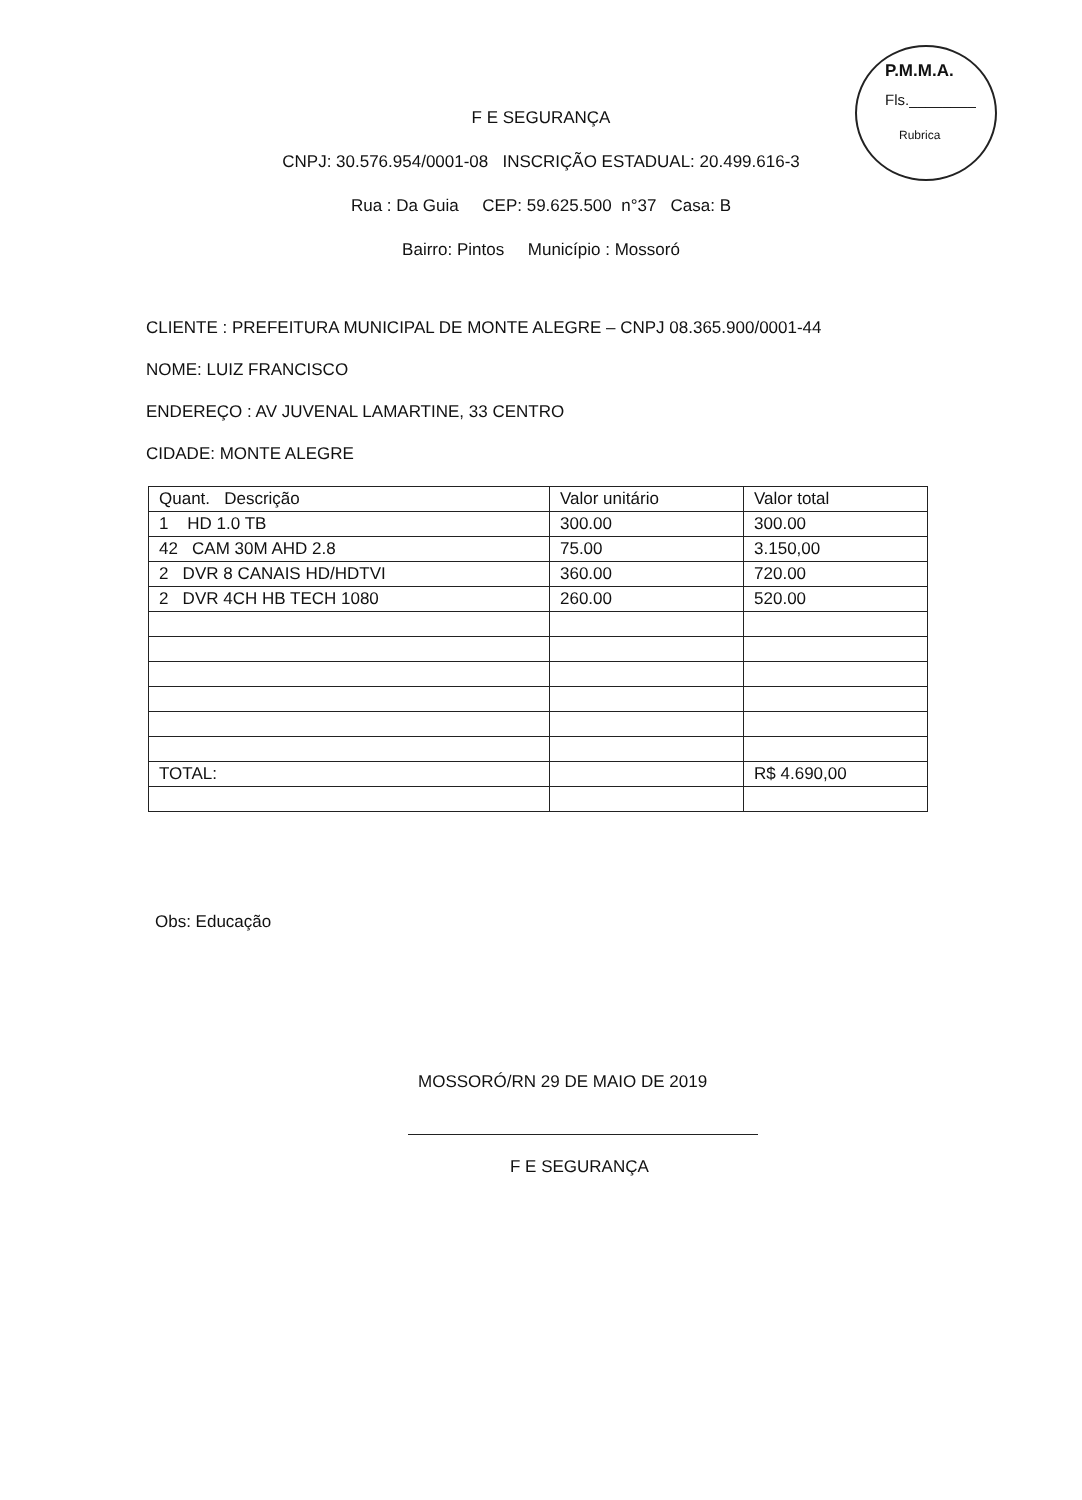P.M.M.A.
Fls.________
Rubrica
F E SEGURANÇA
CNPJ: 30.576.954/0001-08 INSCRIÇÃO ESTADUAL: 20.499.616-3
Rua : Da Guia CEP: 59.625.500 n°37 Casa: B
Bairro: Pintos Município : Mossoró
CLIENTE : PREFEITURA MUNICIPAL DE MONTE ALEGRE – CNPJ 08.365.900/0001-44
NOME: LUIZ FRANCISCO
ENDEREÇO : AV JUVENAL LAMARTINE, 33 CENTRO
CIDADE: MONTE ALEGRE
| Quant. Descrição | Valor unitário | Valor total |
| 1 HD 1.0 TB | 300.00 | 300.00 |
| 42 CAM 30M AHD 2.8 | 75.00 | 3.150,00 |
| 2 DVR 8 CANAIS HD/HDTVI | 360.00 | 720.00 |
| 2 DVR 4CH HB TECH 1080 | 260.00 | 520.00 |
| TOTAL: | | R$ 4.690,00 |
Obs: Educação
MOSSORÓ/RN 29 DE MAIO DE 2019
F E SEGURANÇA